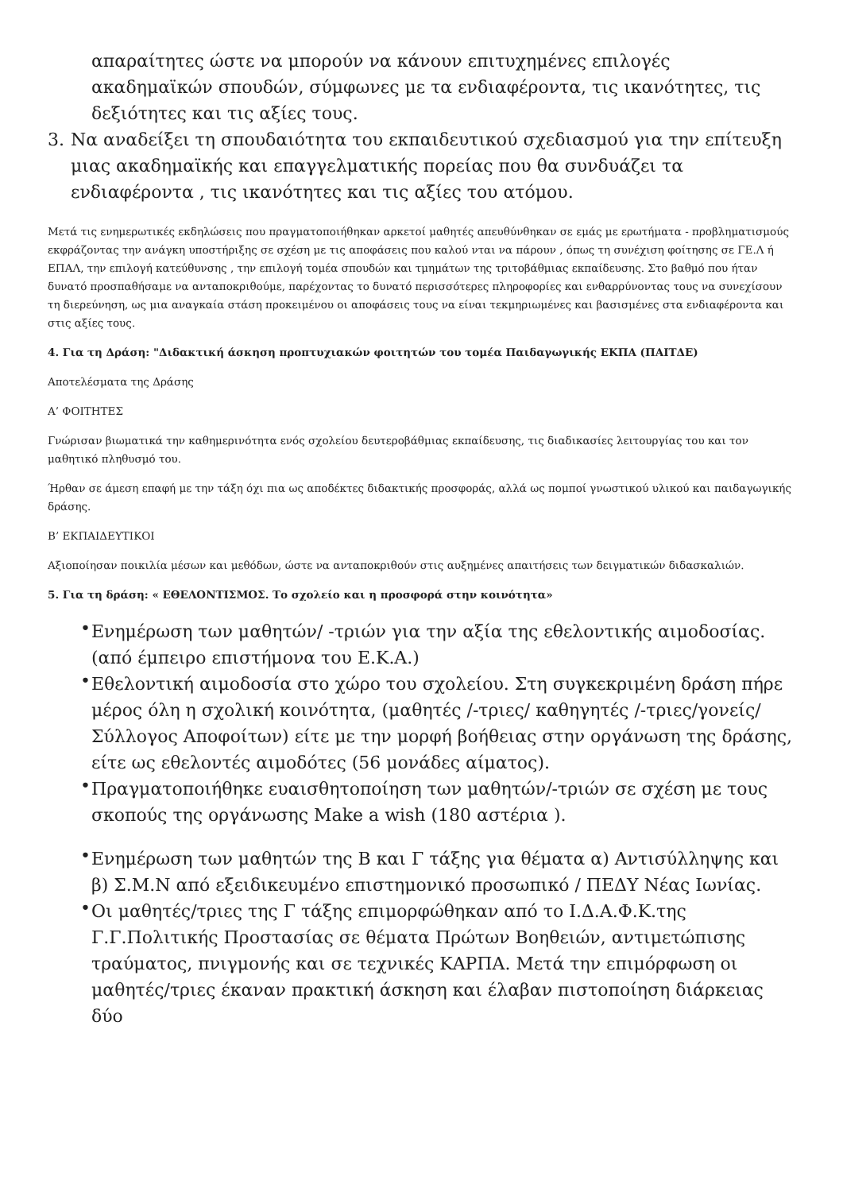απαραίτητες ώστε να μπορούν να κάνουν επιτυχημένες επιλογές ακαδημαϊκών σπουδών, σύμφωνες με τα ενδιαφέροντα, τις ικανότητες, τις δεξιότητες και τις αξίες τους.
3. Να αναδείξει τη σπουδαιότητα του εκπαιδευτικού σχεδιασμού για την επίτευξη μιας ακαδημαϊκής και επαγγελματικής πορείας που θα συνδυάζει τα ενδιαφέροντα , τις ικανότητες και τις αξίες του ατόμου.
Μετά τις ενημερωτικές εκδηλώσεις που πραγματοποιήθηκαν αρκετοί μαθητές απευθύνθηκαν σε εμάς με ερωτήματα - προβληματισμούς εκφράζοντας την ανάγκη υποστήριξης σε σχέση με τις αποφάσεις που καλού νται να πάρουν , όπως τη συνέχιση φοίτησης σε ΓΕ.Λ ή ΕΠΑΛ, την επιλογή κατεύθυνσης , την επιλογή τομέα σπουδών και τμημάτων της τριτοβάθμιας εκπαίδευσης. Στο βαθμό που ήταν δυνατό προσπαθήσαμε να ανταποκριθούμε, παρέχοντας το δυνατό περισσότερες πληροφορίες και ενθαρρύνοντας τους να συνεχίσουν τη διερεύνηση, ως μια αναγκαία στάση προκειμένου οι αποφάσεις τους να είναι τεκμηριωμένες και βασισμένες στα ενδιαφέροντα και στις αξίες τους.
4. Για τη Δράση: "Διδακτική άσκηση προπτυχιακών φοιτητών του τομέα Παιδαγωγικής ΕΚΠΑ (ΠΑΙΤΔΕ)
Αποτελέσματα της Δράσης
Α’ ΦΟΙΤΗΤΕΣ
Γνώρισαν βιωματικά την καθημερινότητα ενός σχολείου δευτεροβάθμιας εκπαίδευσης, τις διαδικασίες λειτουργίας του και τον μαθητικό πληθυσμό του.
Ήρθαν σε άμεση επαφή με την τάξη όχι πια ως αποδέκτες διδακτικής προσφοράς, αλλά ως πομποί γνωστικού υλικού και παιδαγωγικής δράσης.
Β’ ΕΚΠΑΙΔΕΥΤΙΚΟΙ
Αξιοποίησαν ποικιλία μέσων και μεθόδων, ώστε να ανταποκριθούν στις αυξημένες απαιτήσεις των δειγματικών διδασκαλιών.
5. Για τη δράση: « ΕΘΕΛΟΝΤΙΣΜΟΣ. Το σχολείο και η προσφορά στην κοινότητα»
• Ενημέρωση των μαθητών/ -τριών για την αξία της εθελοντικής αιμοδοσίας. (από έμπειρο επιστήμονα του Ε.Κ.Α.)
• Εθελοντική αιμοδοσία στο χώρο του σχολείου. Στη συγκεκριμένη δράση πήρε μέρος όλη η σχολική κοινότητα, (μαθητές /-τριες/ καθηγητές /-τριες/γονείς/Σύλλογος Αποφοίτων) είτε με την μορφή βοήθειας στην οργάνωση της δράσης, είτε ως εθελοντές αιμοδότες (56 μονάδες αίματος).
• Πραγματοποιήθηκε ευαισθητοποίηση των μαθητών/-τριών σε σχέση με τους σκοπούς της οργάνωσης Make a wish (180 αστέρια ).
• Ενημέρωση των μαθητών της Β και Γ τάξης για θέματα α) Αντισύλληψης και β) Σ.Μ.Ν από εξειδικευμένο επιστημονικό προσωπικό / ΠΕΔΥ Νέας Ιωνίας.
• Οι μαθητές/τριες της Γ τάξης επιμορφώθηκαν από το Ι.Δ.Α.Φ.Κ.της Γ.Γ.Πολιτικής Προστασίας σε θέματα Πρώτων Βοηθειών, αντιμετώπισης τραύματος, πνιγμονής και σε τεχνικές ΚΑΡΠΑ. Μετά την επιμόρφωση οι μαθητές/τριες έκαναν πρακτική άσκηση και έλαβαν πιστοποίηση διάρκειας δύο